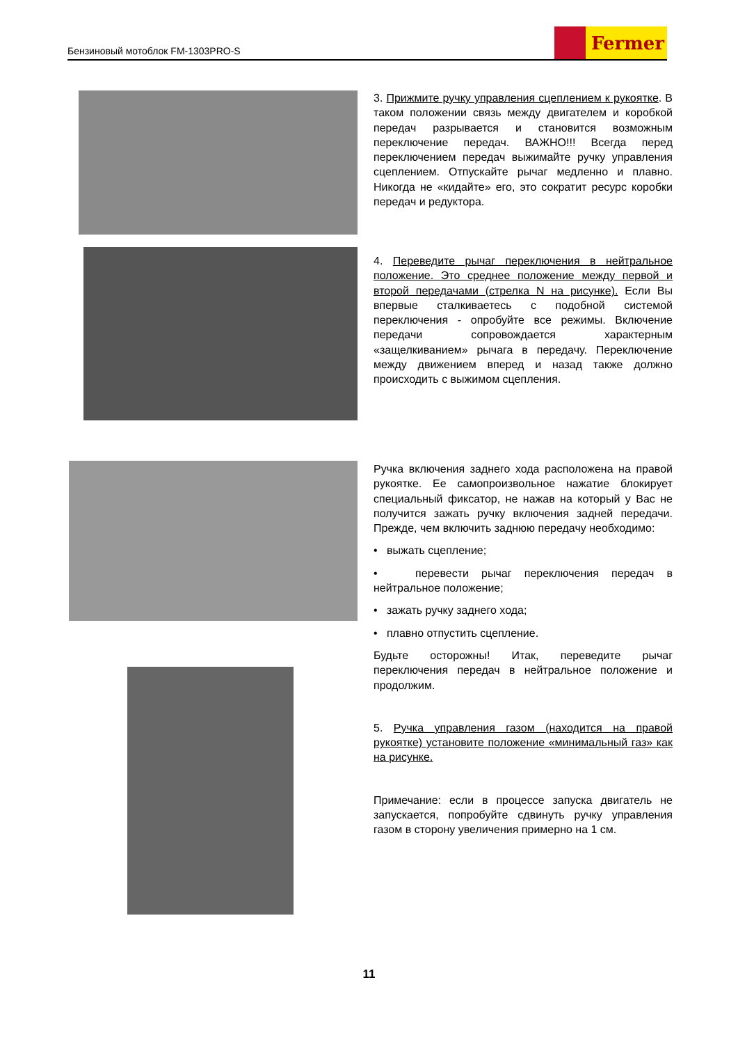Бензиновый мотоблок FM-1303PRO-S
Fermer
3. Прижмите ручку управления сцеплением к рукоятке. В таком положении связь между двигателем и коробкой передач разрывается и становится возможным переключение передач. ВАЖНО!!! Всегда перед переключением передач выжимайте ручку управления сцеплением. Отпускайте рычаг медленно и плавно. Никогда не «кидайте» его, это сократит ресурс коробки передач и редуктора.
4. Переведите рычаг переключения в нейтральное положение. Это среднее положение между первой и второй передачами (стрелка N на рисунке). Если Вы впервые сталкиваетесь с подобной системой переключения - опробуйте все режимы. Включение передачи сопровождается характерным «защелкиванием» рычага в передачу. Переключение между движением вперед и назад также должно происходить с выжимом сцепления.
Ручка включения заднего хода расположена на правой рукоятке. Ее самопроизвольное нажатие блокирует специальный фиксатор, не нажав на который у Вас не получится зажать ручку включения задней передачи. Прежде, чем включить заднюю передачу необходимо:
• выжать сцепление;
• перевести рычаг переключения передач в нейтральное положение;
• зажать ручку заднего хода;
• плавно отпустить сцепление.
Будьте осторожны! Итак, переведите рычаг переключения передач в нейтральное положение и продолжим.
5. Ручка управления газом (находится на правой рукоятке) установите положение «минимальный газ» как на рисунке.
Примечание: если в процессе запуска двигатель не запускается, попробуйте сдвинуть ручку управления газом в сторону увеличения примерно на 1 см.
11